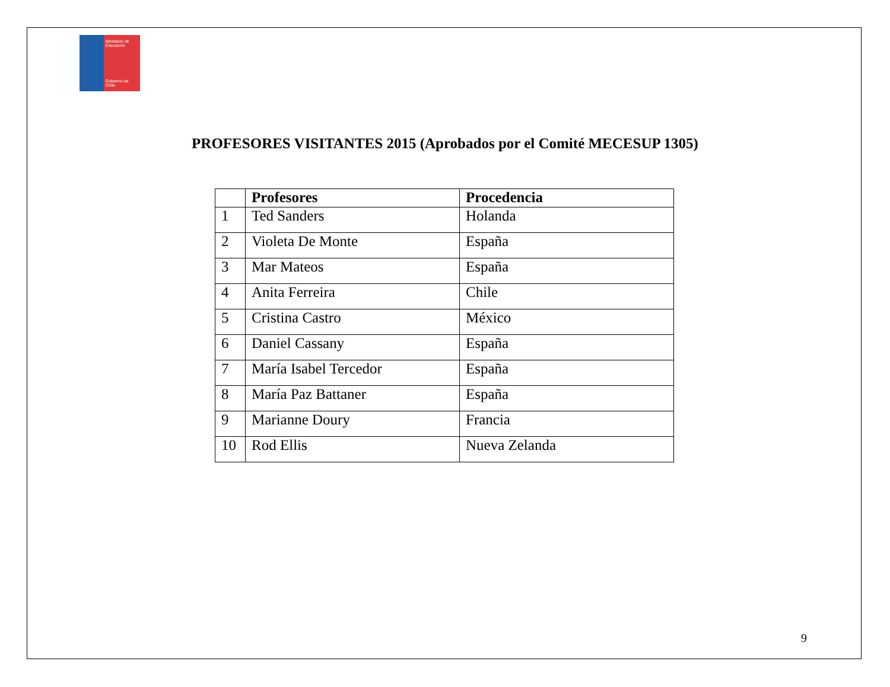Ministerio de Educación
Gobierno de Chile
PROFESORES VISITANTES 2015 (Aprobados por el Comité MECESUP 1305)
| | Profesores | Procedencia |
| --- | --- | --- |
| 1 | Ted Sanders | Holanda |
| 2 | Violeta De Monte | España |
| 3 | Mar Mateos | España |
| 4 | Anita Ferreira | Chile |
| 5 | Cristina Castro | México |
| 6 | Daniel Cassany | España |
| 7 | María Isabel Tercedor | España |
| 8 | María Paz Battaner | España |
| 9 | Marianne Doury | Francia |
| 10 | Rod Ellis | Nueva Zelanda |
9